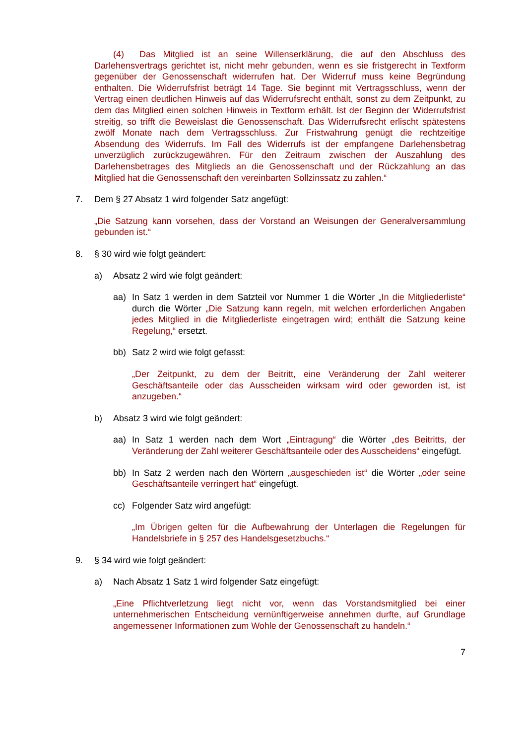(4) Das Mitglied ist an seine Willenserklärung, die auf den Abschluss des Darlehensvertrags gerichtet ist, nicht mehr gebunden, wenn es sie fristgerecht in Textform gegenüber der Genossenschaft widerrufen hat. Der Widerruf muss keine Begründung enthalten. Die Widerrufsfrist beträgt 14 Tage. Sie beginnt mit Vertragsschluss, wenn der Vertrag einen deutlichen Hinweis auf das Widerrufsrecht enthält, sonst zu dem Zeitpunkt, zu dem das Mitglied einen solchen Hinweis in Textform erhält. Ist der Beginn der Widerrufsfrist streitig, so trifft die Beweislast die Genossenschaft. Das Widerrufsrecht erlischt spätestens zwölf Monate nach dem Vertragsschluss. Zur Fristwahrung genügt die rechtzeitige Absendung des Widerrufs. Im Fall des Widerrufs ist der empfangene Darlehensbetrag unverzüglich zurückzugewähren. Für den Zeitraum zwischen der Auszahlung des Darlehensbetrages des Mitglieds an die Genossenschaft und der Rückzahlung an das Mitglied hat die Genossenschaft den vereinbarten Sollzinssatz zu zahlen.“
7. Dem § 27 Absatz 1 wird folgender Satz angefügt:
„Die Satzung kann vorsehen, dass der Vorstand an Weisungen der Generalversammlung gebunden ist.“
8. § 30 wird wie folgt geändert:
a) Absatz 2 wird wie folgt geändert:
aa) In Satz 1 werden in dem Satzteil vor Nummer 1 die Wörter „In die Mitgliederliste“ durch die Wörter „Die Satzung kann regeln, mit welchen erforderlichen Angaben jedes Mitglied in die Mitgliederliste eingetragen wird; enthält die Satzung keine Regelung,“ ersetzt.
bb) Satz 2 wird wie folgt gefasst:
„Der Zeitpunkt, zu dem der Beitritt, eine Veränderung der Zahl weiterer Geschäftsanteile oder das Ausscheiden wirksam wird oder geworden ist, ist anzugeben.“
b) Absatz 3 wird wie folgt geändert:
aa) In Satz 1 werden nach dem Wort „Eintragung“ die Wörter „des Beitritts, der Veränderung der Zahl weiterer Geschäftsanteile oder des Ausscheidens“ eingefügt.
bb) In Satz 2 werden nach den Wörtern „ausgeschieden ist“ die Wörter „oder seine Geschäftsanteile verringert hat“ eingefügt.
cc) Folgender Satz wird angefügt:
„Im Übrigen gelten für die Aufbewahrung der Unterlagen die Regelungen für Handelsbriefe in § 257 des Handelsgesetzbuchs.“
9. § 34 wird wie folgt geändert:
a) Nach Absatz 1 Satz 1 wird folgender Satz eingefügt:
„Eine Pflichtverletzung liegt nicht vor, wenn das Vorstandsmitglied bei einer unternehmerischen Entscheidung vernünftigerweise annehmen durfte, auf Grundlage angemessener Informationen zum Wohle der Genossenschaft zu handeln.“
7